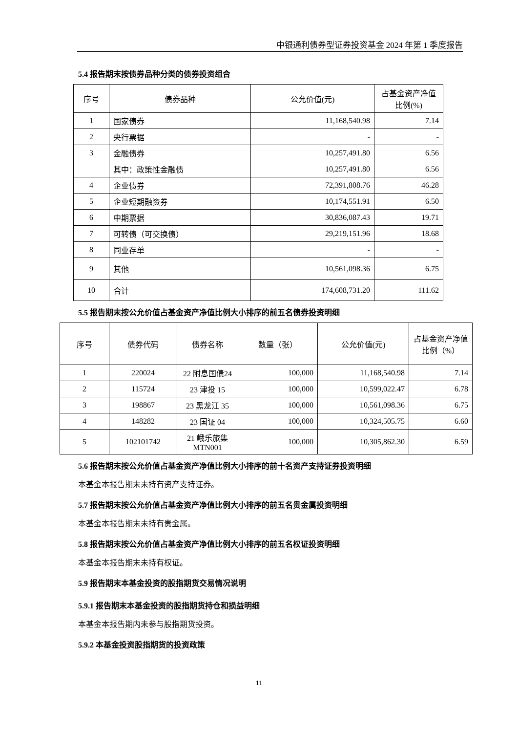中银通利债券型证券投资基金 2024 年第 1 季度报告
5.4 报告期末按债券品种分类的债券投资组合
| 序号 | 债券品种 | 公允价值(元) | 占基金资产净值比例(%) |
| --- | --- | --- | --- |
| 1 | 国家债券 | 11,168,540.98 | 7.14 |
| 2 | 央行票据 | - | - |
| 3 | 金融债券 | 10,257,491.80 | 6.56 |
| | 其中：政策性金融债 | 10,257,491.80 | 6.56 |
| 4 | 企业债券 | 72,391,808.76 | 46.28 |
| 5 | 企业短期融资券 | 10,174,551.91 | 6.50 |
| 6 | 中期票据 | 30,836,087.43 | 19.71 |
| 7 | 可转债（可交换债） | 29,219,151.96 | 18.68 |
| 8 | 同业存单 | - | - |
| 9 | 其他 | 10,561,098.36 | 6.75 |
| 10 | 合计 | 174,608,731.20 | 111.62 |
5.5 报告期末按公允价值占基金资产净值比例大小排序的前五名债券投资明细
| 序号 | 债券代码 | 债券名称 | 数量（张） | 公允价值(元) | 占基金资产净值比例（%） |
| --- | --- | --- | --- | --- | --- |
| 1 | 220024 | 22 附息国债24 | 100,000 | 11,168,540.98 | 7.14 |
| 2 | 115724 | 23 津投 15 | 100,000 | 10,599,022.47 | 6.78 |
| 3 | 198867 | 23 黑龙江 35 | 100,000 | 10,561,098.36 | 6.75 |
| 4 | 148282 | 23 国证 04 | 100,000 | 10,324,505.75 | 6.60 |
| 5 | 102101742 | 21 峨乐旅集MTN001 | 100,000 | 10,305,862.30 | 6.59 |
5.6 报告期末按公允价值占基金资产净值比例大小排序的前十名资产支持证券投资明细
本基金本报告期末未持有资产支持证券。
5.7 报告期末按公允价值占基金资产净值比例大小排序的前五名贵金属投资明细
本基金本报告期末未持有贵金属。
5.8 报告期末按公允价值占基金资产净值比例大小排序的前五名权证投资明细
本基金本报告期末未持有权证。
5.9 报告期末本基金投资的股指期货交易情况说明
5.9.1 报告期末本基金投资的股指期货持仓和损益明细
本基金本报告期内未参与股指期货投资。
5.9.2 本基金投资股指期货的投资政策
11